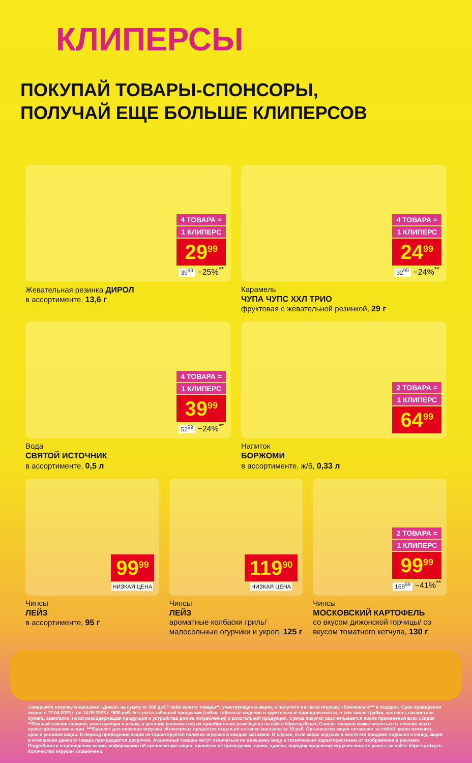КЛИПЕРСЫ
ПОКУПАЙ ТОВАРЫ-СПОНСОРЫ,
ПОЛУЧАЙ ЕЩЕ БОЛЬШЕ КЛИПЕРСОВ
4 ТОВАРА =
1 КЛИПЕРС
29<sup>99</sup>
39<sup>99</sup> −25%<sup>**</sup>
Жевательная резинка ДИРОЛ
в ассортименте, 13,6 г
4 ТОВАРА =
1 КЛИПЕРС
24<sup>99</sup>
32<sup>99</sup> −24%<sup>**</sup>
Карамель
ЧУПА ЧУПС ХХЛ ТРИО
фруктовая с жевательной резинкой, 29 г
4 ТОВАРА =
1 КЛИПЕРС
39<sup>99</sup>
52<sup>99</sup> −24%<sup>**</sup>
Вода
СВЯТОЙ ИСТОЧНИК
в ассортименте, 0,5 л
2 ТОВАРА =
1 КЛИПЕРС
64<sup>99</sup>
Напиток
БОРЖОМИ
в ассортименте, ж/б, 0,33 л
99<sup>99</sup>
НИЗКАЯ ЦЕНА
Чипсы
ЛЕЙЗ
в ассортименте, 95 г
119<sup>90</sup>
НИЗКАЯ ЦЕНА
Чипсы
ЛЕЙЗ
ароматные колбаски гриль/ малосольные огурчики и укроп, 125 г
2 ТОВАРА =
1 КЛИПЕРС
99<sup>99</sup>
169<sup>99</sup> −41%<sup>**</sup>
Чипсы
МОСКОВСКИЙ КАРТОФЕЛЬ
со вкусом дижонской горчицы/ со вкусом томатного кетчупа, 130 г
Совершите покупку в магазине «Дикси» на сумму от 600 руб.* либо купите товары**, участвующие в акции, и получите на кассе игрушку «Клиперсы»*** в подарок. Срок проведения акции: с 17.04.2023 г. по 14.05.2023 г. *600 руб. без учета табачной продукции (табак, табачные изделия и курительные принадлежности, в том числе трубки, кальяны, сигаретная бумага, зажигалки, никотиносодержащая продукция и устройства для ее потребления) и алкогольной продукции. Сумма покупки рассчитывается после применения всех скидок. **Полный список товаров, участвующих в акции, и условия (количество) их приобретения размещены на сайте klipersy.dixy.ru Список товаров может меняться в течение всего срока проведения акции. ***Браслет для ношения игрушки «Клиперсы» продается отдельно на кассе магазина за 19 руб. Организатор акции оставляет за собой право изменить срок и условия акции. В период проведения акции не гарантируется наличие игрушек в каждом магазине. В случае, если запас игрушек в месте его продажи подошел к концу, акция в отношении данного товара прекращается досрочно. Акционные товары могут отличаться по внешнему виду и техническим характеристикам от изображения в рекламе. Подробности о проведении акции, информацию об организаторе акции, правилах ее проведения, сроки, адреса, порядок получения игрушек можете узнать на сайте klipersy.dixy.ru Количество игрушек ограничено.